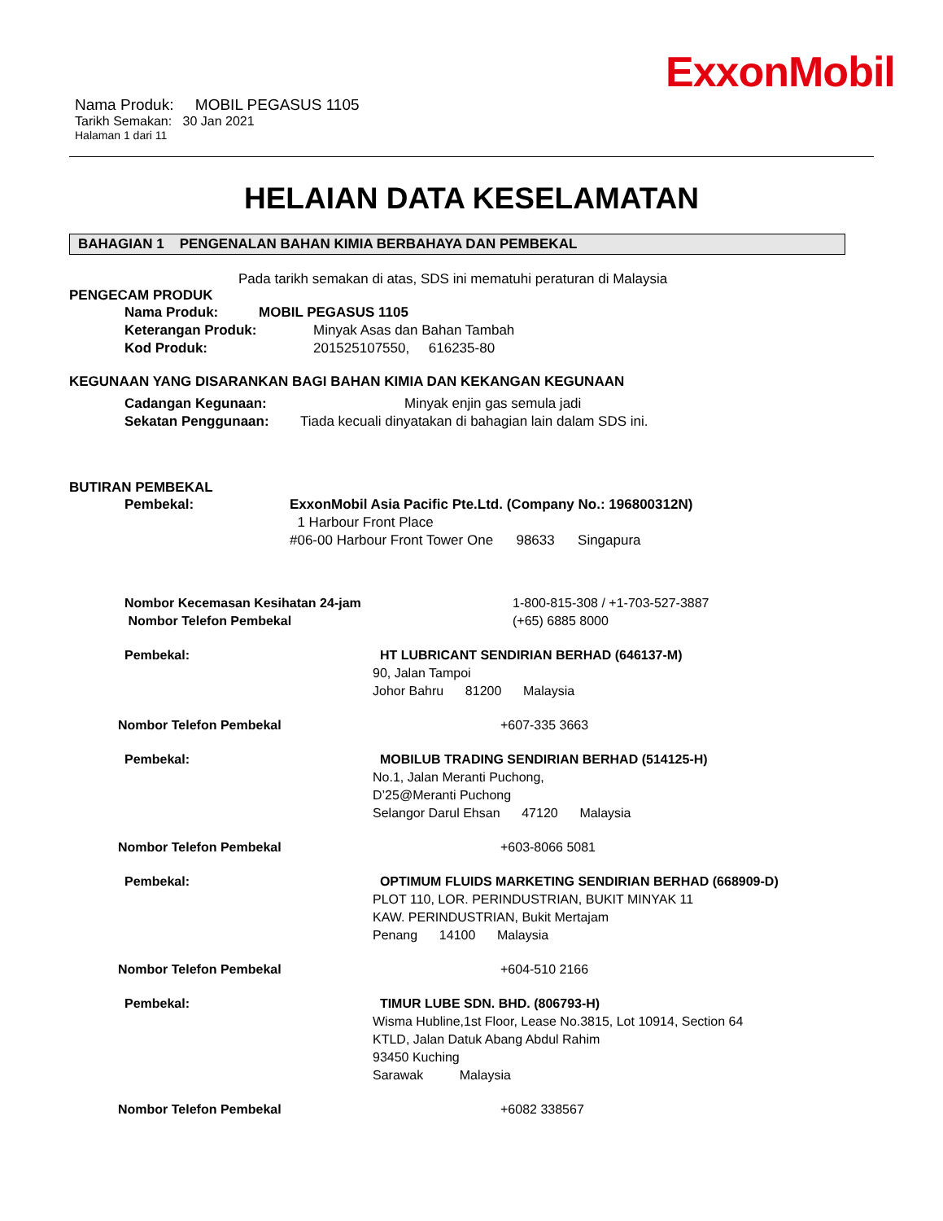ExxonMobil
Nama Produk: MOBIL PEGASUS 1105
Tarikh Semakan: 30 Jan 2021
Halaman 1 dari 11
HELAIAN DATA KESELAMATAN
BAHAGIAN 1 PENGENALAN BAHAN KIMIA BERBAHAYA DAN PEMBEKAL
Pada tarikh semakan di atas, SDS ini mematuhi peraturan di Malaysia
PENGECAM PRODUK
Nama Produk: MOBIL PEGASUS 1105
Keterangan Produk: Minyak Asas dan Bahan Tambah
Kod Produk: 201525107550, 616235-80
KEGUNAAN YANG DISARANKAN BAGI BAHAN KIMIA DAN KEKANGAN KEGUNAAN
Cadangan Kegunaan: Minyak enjin gas semula jadi
Sekatan Penggunaan: Tiada kecuali dinyatakan di bahagian lain dalam SDS ini.
BUTIRAN PEMBEKAL
Pembekal: ExxonMobil Asia Pacific Pte.Ltd. (Company No.: 196800312N)
1 Harbour Front Place
#06-00 Harbour Front Tower One 98633 Singapura
Nombor Kecemasan Kesihatan 24-jam
Nombor Telefon Pembekal 1-800-815-308 / +1-703-527-3887
(+65) 6885 8000
Pembekal: HT LUBRICANT SENDIRIAN BERHAD (646137-M)
90, Jalan Tampoi
Johor Bahru 81200 Malaysia
Nombor Telefon Pembekal +607-335 3663
Pembekal: MOBILUB TRADING SENDIRIAN BERHAD (514125-H)
No.1, Jalan Meranti Puchong,
D’25@Meranti Puchong
Selangor Darul Ehsan 47120 Malaysia
Nombor Telefon Pembekal +603-8066 5081
Pembekal: OPTIMUM FLUIDS MARKETING SENDIRIAN BERHAD (668909-D)
PLOT 110, LOR. PERINDUSTRIAN, BUKIT MINYAK 11
KAW. PERINDUSTRIAN, Bukit Mertajam
Penang 14100 Malaysia
Nombor Telefon Pembekal +604-510 2166
Pembekal: TIMUR LUBE SDN. BHD. (806793-H)
Wisma Hubline,1st Floor, Lease No.3815, Lot 10914, Section 64
KTLD, Jalan Datuk Abang Abdul Rahim
93450 Kuching
Sarawak Malaysia
Nombor Telefon Pembekal +6082 338567